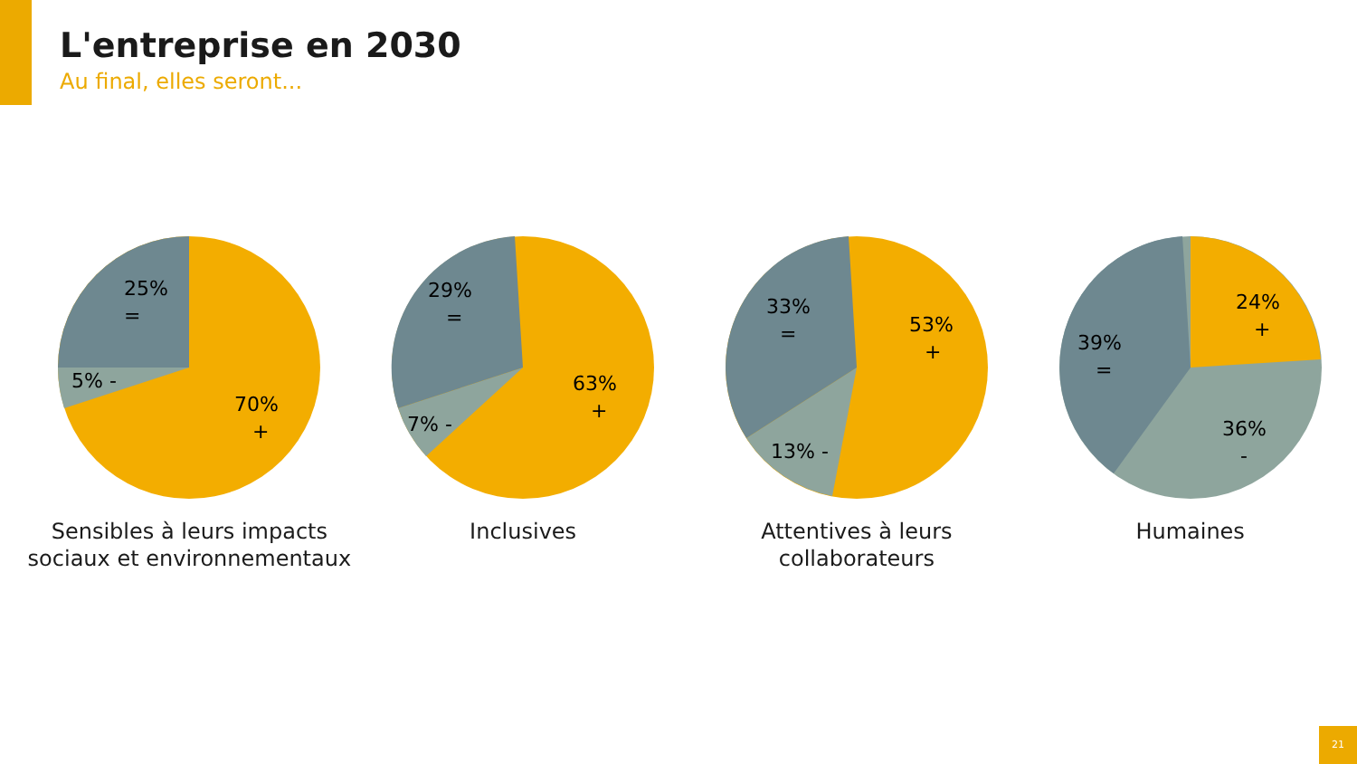L'entreprise en 2030
Au final, elles seront...
25%
=
5% -
70%
+
Sensibles à leurs impacts sociaux et environnementaux
29%
=
7% -
63%
+
Inclusives
33%
=
13% -
53%
+
Attentives à leurs collaborateurs
39%
=
24%
+
36%
-
Humaines
21